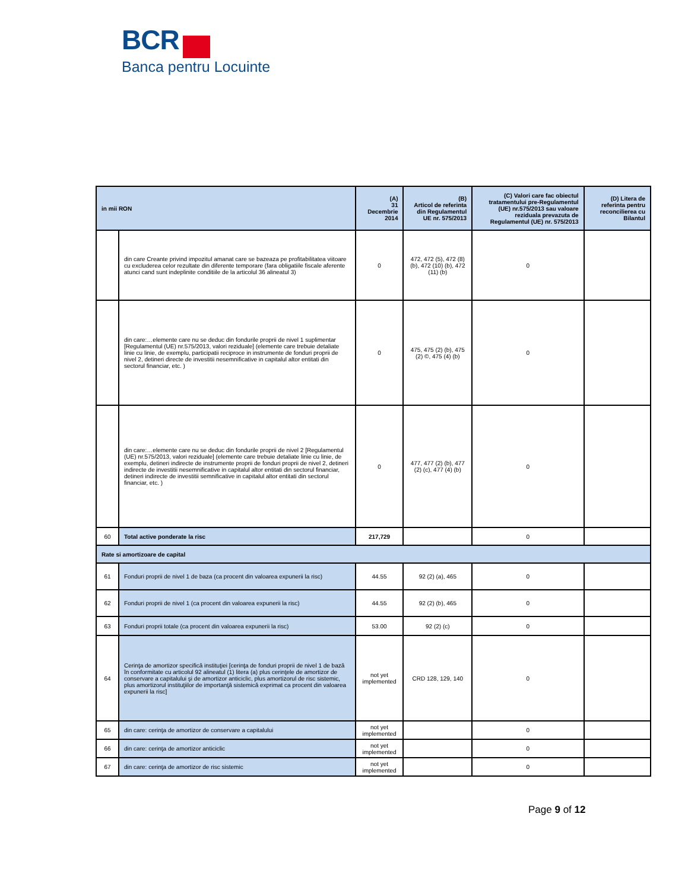BCR
Banca pentru Locuinte
| in mii RON | | (A) 31 Decembrie 2014 | (B) Articol de referinta din Regulamentul UE nr. 575/2013 | (C) Valori care fac obiectul tratamentului pre-Regulamentul (UE) nr.575/2013 sau valoare reziduala prevazuta de Regulamentul (UE) nr. 575/2013 | (D) Litera de referinta pentru reconcilierea cu Bilantul |
| --- | --- | --- | --- | --- | --- |
| | din care Creante privind impozitul amanat care se bazeaza pe profitabilitatea viitoare cu excluderea celor rezultate din diferente temporare (fara obligatiile fiscale aferente atunci cand sunt indeplinite conditiile de la articolul 36 alineatul 3) | 0 | 472, 472 (5), 472 (8) (b), 472 (10) (b), 472 (11) (b) | 0 | |
| | din care:…elemente care nu se deduc din fondurile proprii de nivel 1 suplimentar [Regulamentul (UE) nr.575/2013, valori reziduale] (elemente care trebuie detaliate linie cu linie, de exemplu, participatii reciproce in instrumente de fonduri proprii de nivel 2, detineri directe de investitii nesemnificative in capitalul altor entitati din sectorul financiar, etc. ) | 0 | 475, 475 (2) (b), 475 (2) ©, 475 (4) (b) | 0 | |
| | din care:…elemente care nu se deduc din fondurile proprii de nivel 2 [Regulamentul (UE) nr.575/2013, valori reziduale] (elemente care trebuie detaliate linie cu linie, de exemplu, detineri indirecte de instrumente proprii de fonduri proprii de nivel 2, detineri indirecte de investitii nesemnificative in capitalul altor entitati din sectorul financiar, detineri indirecte de investitii semnificative in capitalul altor entitati din sectorul financiar, etc. ) | 0 | 477, 477 (2) (b), 477 (2) (c), 477 (4) (b) | 0 | |
| 60 | Total active ponderate la risc | 217,729 | | 0 | |
| Rate si amortizoare de capital | | | | | |
| 61 | Fonduri proprii de nivel 1 de baza (ca procent din valoarea expunerii la risc) | 44.55 | 92 (2) (a), 465 | 0 | |
| 62 | Fonduri proprii de nivel 1 (ca procent din valoarea expunerii la risc) | 44.55 | 92 (2) (b), 465 | 0 | |
| 63 | Fonduri proprii totale (ca procent din valoarea expunerii la risc) | 53.00 | 92 (2) (c) | 0 | |
| 64 | Cerinţa de amortizor specifică instituţiei [cerinţa de fonduri proprii de nivel 1 de bază în conformitate cu articolul 92 alineatul (1) litera (a) plus cerinţele de amortizor de conservare a capitalului şi de amortizor anticiclic, plus amortizorul de risc sistemic, plus amortizorul instituţiilor de importanţă sistemică exprimat ca procent din valoarea expunerii la risc] | not yet implemented | CRD 128, 129, 140 | 0 | |
| 65 | din care: cerinţa de amortizor de conservare a capitalului | not yet implemented | | 0 | |
| 66 | din care: cerinţa de amortizor anticiclic | not yet implemented | | 0 | |
| 67 | din care: cerinţa de amortizor de risc sistemic | not yet implemented | | 0 | |
Page 9 of 12